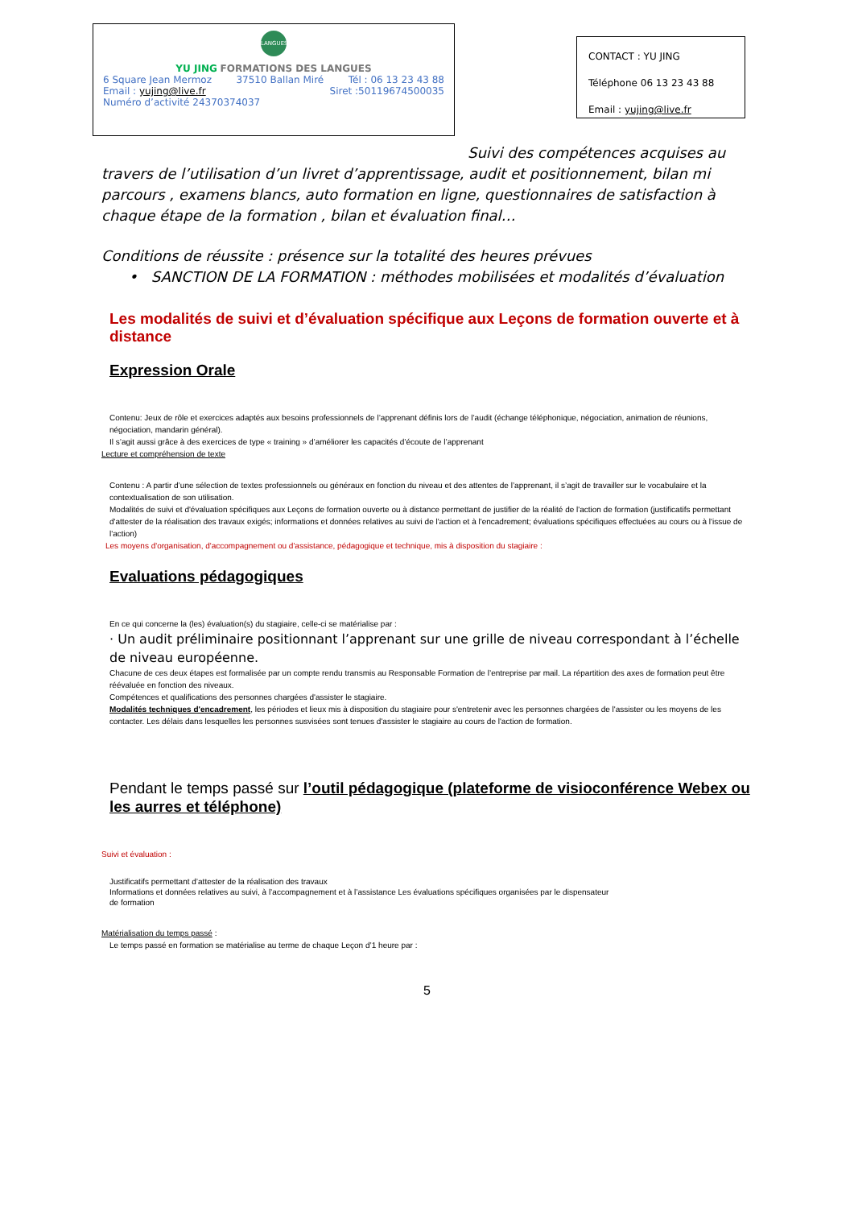LANGUES
YU JING FORMATIONS DES LANGUES
6 Square Jean Mermoz 37510 Ballan Miré Tél : 06 13 23 43 88
Email : yujing@live.fr Siret :50119674500035
Numéro d’activité 24370374037
CONTACT : YU JING
Téléphone 06 13 23 43 88
Email : yujing@live.fr
Suivi des compétences acquises au travers de l’utilisation d’un livret d’apprentissage, audit et positionnement, bilan mi parcours , examens blancs, auto formation en ligne, questionnaires de satisfaction à chaque étape de la formation , bilan et évaluation final…
Conditions de réussite : présence sur la totalité des heures prévues
• SANCTION DE LA FORMATION : méthodes mobilisées et modalités d’évaluation
Les modalités de suivi et d’évaluation spécifique aux Leçons de formation ouverte et à distance
Expression Orale
Contenu: Jeux de rôle et exercices adaptés aux besoins professionnels de l’apprenant définis lors de l’audit (échange téléphonique, négociation, animation de réunions, négociation, mandarin général).
Il s’agit aussi grâce à des exercices de type « training » d’améliorer les capacités d’écoute de l’apprenant
Lecture et compréhension de texte
Contenu : A partir d’une sélection de textes professionnels ou généraux en fonction du niveau et des attentes de l’apprenant, il s’agit de travailler sur le vocabulaire et la contextualisation de son utilisation.
Modalités de suivi et d'évaluation spécifiques aux Leçons de formation ouverte ou à distance permettant de justifier de la réalité de l'action de formation (justificatifs permettant d'attester de la réalisation des travaux exigés; informations et données relatives au suivi de l'action et à l'encadrement; évaluations spécifiques effectuées au cours ou à l'issue de l'action)
Les moyens d'organisation, d'accompagnement ou d'assistance, pédagogique et technique, mis à disposition du stagiaire :
Evaluations pédagogiques
En ce qui concerne la (les) évaluation(s) du stagiaire, celle-ci se matérialise par :
· Un audit préliminaire positionnant l’apprenant sur une grille de niveau correspondant à l’échelle de niveau européenne.
Chacune de ces deux étapes est formalisée par un compte rendu transmis au Responsable Formation de l’entreprise par mail. La répartition des axes de formation peut être réévaluée en fonction des niveaux.
Compétences et qualifications des personnes chargées d'assister le stagiaire.
Modalités techniques d'encadrement, les périodes et lieux mis à disposition du stagiaire pour s'entretenir avec les personnes chargées de l'assister ou les moyens de les contacter. Les délais dans lesquelles les personnes susvisées sont tenues d'assister le stagiaire au cours de l'action de formation.
Pendant le temps passé sur l’outil pédagogique (plateforme de visioconférence Webex ou les aurres et téléphone)
Suivi et évaluation :
Justificatifs permettant d’attester de la réalisation des travaux
Informations et données relatives au suivi, à l’accompagnement et à l’assistance Les évaluations spécifiques organisées par le dispensateur
de formation
Matérialisation du temps passé :
Le temps passé en formation se matérialise au terme de chaque Leçon d’1 heure par :
5